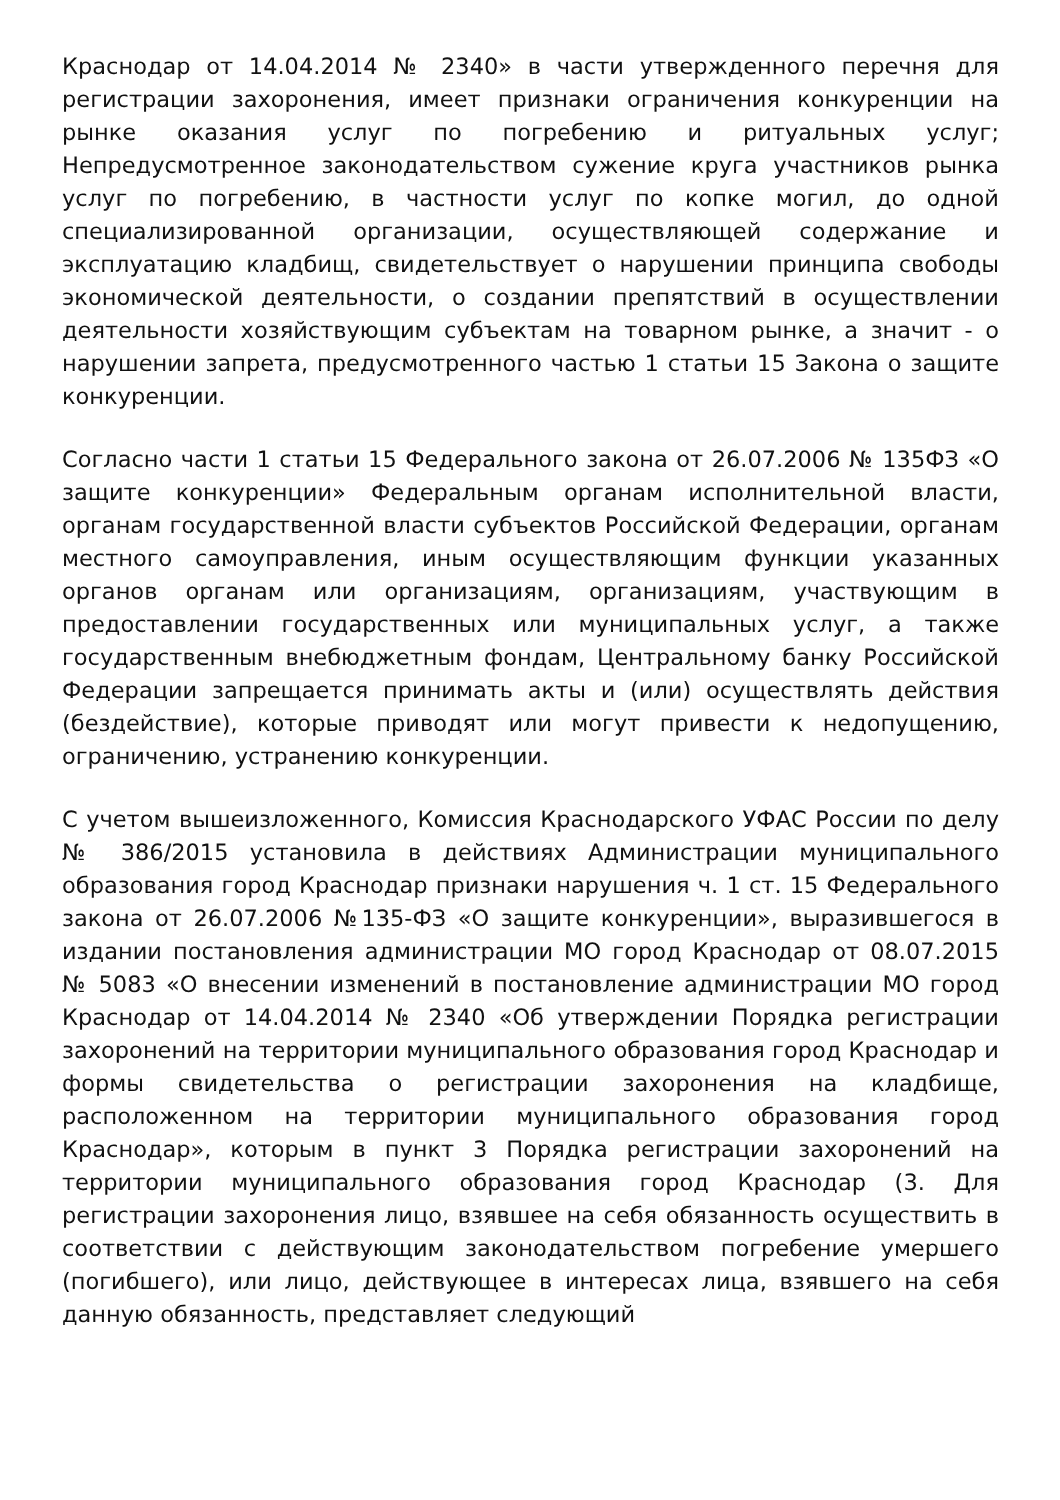Краснодар от 14.04.2014 № 2340» в части утвержденного перечня для регистрации захоронения, имеет признаки ограничения конкуренции на рынке оказания услуг по погребению и ритуальных услуг; Непредусмотренное законодательством сужение круга участников рынка услуг по погребению, в частности услуг по копке могил, до одной специализированной организации, осуществляющей содержание и эксплуатацию кладбищ, свидетельствует о нарушении принципа свободы экономической деятельности, о создании препятствий в осуществлении деятельности хозяйствующим субъектам на товарном рынке, а значит - о нарушении запрета, предусмотренного частью 1 статьи 15 Закона о защите конкуренции.
Согласно части 1 статьи 15 Федерального закона от 26.07.2006 № 135ФЗ «О защите конкуренции» Федеральным органам исполнительной власти, органам государственной власти субъектов Российской Федерации, органам местного самоуправления, иным осуществляющим функции указанных органов органам или организациям, организациям, участвующим в предоставлении государственных или муниципальных услуг, а также государственным внебюджетным фондам, Центральному банку Российской Федерации запрещается принимать акты и (или) осуществлять действия (бездействие), которые приводят или могут привести к недопущению, ограничению, устранению конкуренции.
С учетом вышеизложенного, Комиссия Краснодарского УФАС России по делу № 386/2015 установила в действиях Администрации муниципального образования город Краснодар признаки нарушения ч. 1 ст. 15 Федерального закона от 26.07.2006 №135-ФЗ «О защите конкуренции», выразившегося в издании постановления администрации МО город Краснодар от 08.07.2015 № 5083 «О внесении изменений в постановление администрации МО город Краснодар от 14.04.2014 № 2340 «Об утверждении Порядка регистрации захоронений на территории муниципального образования город Краснодар и формы свидетельства о регистрации захоронения на кладбище, расположенном на территории муниципального образования город Краснодар», которым в пункт 3 Порядка регистрации захоронений на территории муниципального образования город Краснодар (3. Для регистрации захоронения лицо, взявшее на себя обязанность осуществить в соответствии с действующим законодательством погребение умершего (погибшего), или лицо, действующее в интересах лица, взявшего на себя данную обязанность, представляет следующий